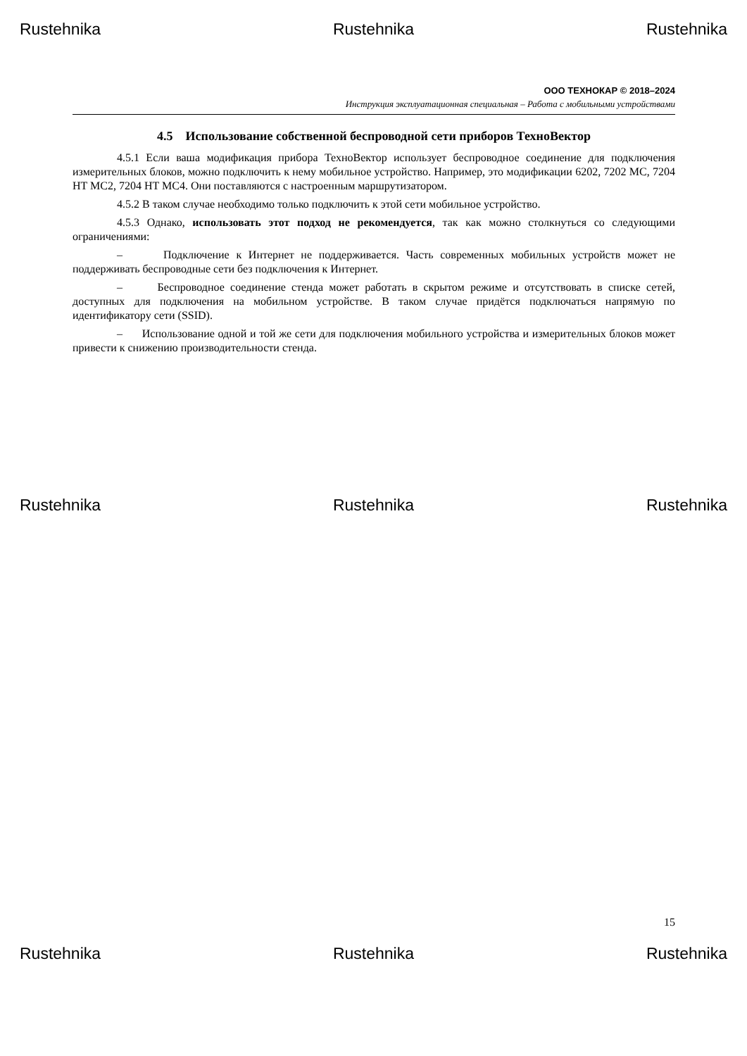Rustehnika Rustehnika Rustehnika
ООО ТЕХНОКАР © 2018–2024
Инструкция эксплуатационная специальная – Работа с мобильными устройствами
4.5 Использование собственной беспроводной сети приборов ТехноВектор
4.5.1 Если ваша модификация прибора ТехноВектор использует беспроводное соединение для подключения измерительных блоков, можно подключить к нему мобильное устройство. Например, это модификации 6202, 7202 MC, 7204 HT MC2, 7204 HT MC4. Они поставляются с настроенным маршрутизатором.
4.5.2 В таком случае необходимо только подключить к этой сети мобильное устройство.
4.5.3 Однако, использовать этот подход не рекомендуется, так как можно столкнуться со следующими ограничениями:
– Подключение к Интернет не поддерживается. Часть современных мобильных устройств может не поддерживать беспроводные сети без подключения к Интернет.
– Беспроводное соединение стенда может работать в скрытом режиме и отсутствовать в списке сетей, доступных для подключения на мобильном устройстве. В таком случае придётся подключаться напрямую по идентификатору сети (SSID).
– Использование одной и той же сети для подключения мобильного устройства и измерительных блоков может привести к снижению производительности стенда.
Rustehnika Rustehnika Rustehnika
15
Rustehnika Rustehnika Rustehnika